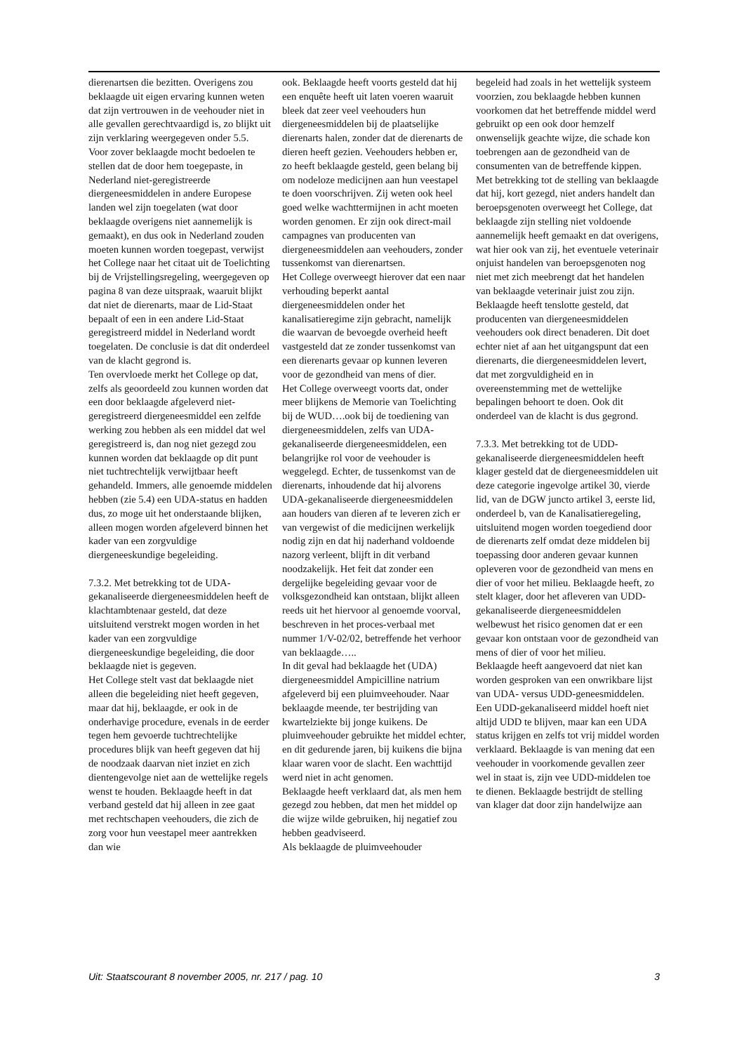dierenartsen die bezitten. Overigens zou beklaagde uit eigen ervaring kunnen weten dat zijn vertrouwen in de veehouder niet in alle gevallen gerechtvaardigd is, zo blijkt uit zijn verklaring weergegeven onder 5.5.
Voor zover beklaagde mocht bedoelen te stellen dat de door hem toegepaste, in Nederland niet-geregistreerde diergeneesmiddelen in andere Europese landen wel zijn toegelaten (wat door beklaagde overigens niet aannemelijk is gemaakt), en dus ook in Nederland zouden moeten kunnen worden toegepast, verwijst het College naar het citaat uit de Toelichting bij de Vrijstellingsregeling, weergegeven op pagina 8 van deze uitspraak, waaruit blijkt dat niet de dierenarts, maar de Lid-Staat bepaalt of een in een andere Lid-Staat geregistreerd middel in Nederland wordt toegelaten. De conclusie is dat dit onderdeel van de klacht gegrond is.
Ten overvloede merkt het College op dat, zelfs als geoordeeld zou kunnen worden dat een door beklaagde afgeleverd niet-geregistreerd diergeneesmiddel een zelfde werking zou hebben als een middel dat wel geregistreerd is, dan nog niet gezegd zou kunnen worden dat beklaagde op dit punt niet tuchtrechtelijk verwijtbaar heeft gehandeld. Immers, alle genoemde middelen hebben (zie 5.4) een UDA-status en hadden dus, zo moge uit het onderstaande blijken, alleen mogen worden afgeleverd binnen het kader van een zorgvuldige diergeneeskundige begeleiding.
7.3.2. Met betrekking tot de UDA-gekanaliseerde diergeneesmiddelen heeft de klachtambtenaar gesteld, dat deze uitsluitend verstrekt mogen worden in het kader van een zorgvuldige diergeneeskundige begeleiding, die door beklaagde niet is gegeven.
Het College stelt vast dat beklaagde niet alleen die begeleiding niet heeft gegeven, maar dat hij, beklaagde, er ook in de onderhavige procedure, evenals in de eerder tegen hem gevoerde tuchtrechtelijke procedures blijk van heeft gegeven dat hij de noodzaak daarvan niet inziet en zich dientengevolge niet aan de wettelijke regels wenst te houden. Beklaagde heeft in dat verband gesteld dat hij alleen in zee gaat met rechtschapen veehouders, die zich de zorg voor hun veestapel meer aantrekken dan wie
ook. Beklaagde heeft voorts gesteld dat hij een enquête heeft uit laten voeren waaruit bleek dat zeer veel veehouders hun diergeneesmiddelen bij de plaatselijke dierenarts halen, zonder dat de dierenarts de dieren heeft gezien. Veehouders hebben er, zo heeft beklaagde gesteld, geen belang bij om nodeloze medicijnen aan hun veestapel te doen voorschrijven. Zij weten ook heel goed welke wachttermijnen in acht moeten worden genomen. Er zijn ook direct-mail campagnes van producenten van diergeneesmiddelen aan veehouders, zonder tussenkomst van dierenartsen.
Het College overweegt hierover dat een naar verhouding beperkt aantal diergeneesmiddelen onder het kanalisatieregime zijn gebracht, namelijk die waarvan de bevoegde overheid heeft vastgesteld dat ze zonder tussenkomst van een dierenarts gevaar op kunnen leveren voor de gezondheid van mens of dier.
Het College overweegt voorts dat, onder meer blijkens de Memorie van Toelichting bij de WUD….ook bij de toediening van diergeneesmiddelen, zelfs van UDA-gekanaliseerde diergeneesmiddelen, een belangrijke rol voor de veehouder is weggelegd. Echter, de tussenkomst van de dierenarts, inhoudende dat hij alvorens UDA-gekanaliseerde diergeneesmiddelen aan houders van dieren af te leveren zich er van vergewist of die medicijnen werkelijk nodig zijn en dat hij naderhand voldoende nazorg verleent, blijft in dit verband noodzakelijk. Het feit dat zonder een dergelijke begeleiding gevaar voor de volksgezondheid kan ontstaan, blijkt alleen reeds uit het hiervoor al genoemde voorval, beschreven in het proces-verbaal met nummer 1/V-02/02, betreffende het verhoor van beklaagde…..
In dit geval had beklaagde het (UDA) diergeneesmiddel Ampicilline natrium afgeleverd bij een pluimveehouder. Naar beklaagde meende, ter bestrijding van kwartelziekte bij jonge kuikens. De pluimveehouder gebruikte het middel echter, en dit gedurende jaren, bij kuikens die bijna klaar waren voor de slacht. Een wachttijd werd niet in acht genomen.
Beklaagde heeft verklaard dat, als men hem gezegd zou hebben, dat men het middel op die wijze wilde gebruiken, hij negatief zou hebben geadviseerd.
Als beklaagde de pluimveehouder
begeleid had zoals in het wettelijk systeem voorzien, zou beklaagde hebben kunnen voorkomen dat het betreffende middel werd gebruikt op een ook door hemzelf onwenselijk geachte wijze, die schade kon toebrengen aan de gezondheid van de consumenten van de betreffende kippen.
Met betrekking tot de stelling van beklaagde dat hij, kort gezegd, niet anders handelt dan beroepsgenoten overweegt het College, dat beklaagde zijn stelling niet voldoende aannemelijk heeft gemaakt en dat overigens, wat hier ook van zij, het eventuele veterinair onjuist handelen van beroepsgenoten nog niet met zich meebrengt dat het handelen van beklaagde veterinair juist zou zijn.
Beklaagde heeft tenslotte gesteld, dat producenten van diergeneesmiddelen veehouders ook direct benaderen. Dit doet echter niet af aan het uitgangspunt dat een dierenarts, die diergeneesmiddelen levert, dat met zorgvuldigheid en in overeenstemming met de wettelijke bepalingen behoort te doen. Ook dit onderdeel van de klacht is dus gegrond.
7.3.3. Met betrekking tot de UDD-gekanaliseerde diergeneesmiddelen heeft klager gesteld dat de diergeneesmiddelen uit deze categorie ingevolge artikel 30, vierde lid, van de DGW juncto artikel 3, eerste lid, onderdeel b, van de Kanalisatieregeling, uitsluitend mogen worden toegediend door de dierenarts zelf omdat deze middelen bij toepassing door anderen gevaar kunnen opleveren voor de gezondheid van mens en dier of voor het milieu. Beklaagde heeft, zo stelt klager, door het afleveren van UDD-gekanaliseerde diergeneesmiddelen welbewust het risico genomen dat er een gevaar kon ontstaan voor de gezondheid van mens of dier of voor het milieu.
Beklaagde heeft aangevoerd dat niet kan worden gesproken van een onwrikbare lijst van UDA- versus UDD-geneesmiddelen. Een UDD-gekanaliseerd middel hoeft niet altijd UDD te blijven, maar kan een UDA status krijgen en zelfs tot vrij middel worden verklaard. Beklaagde is van mening dat een veehouder in voorkomende gevallen zeer wel in staat is, zijn vee UDD-middelen toe te dienen. Beklaagde bestrijdt de stelling van klager dat door zijn handelwijze aan
Uit: Staatscourant 8 november 2005, nr. 217 / pag. 10 3